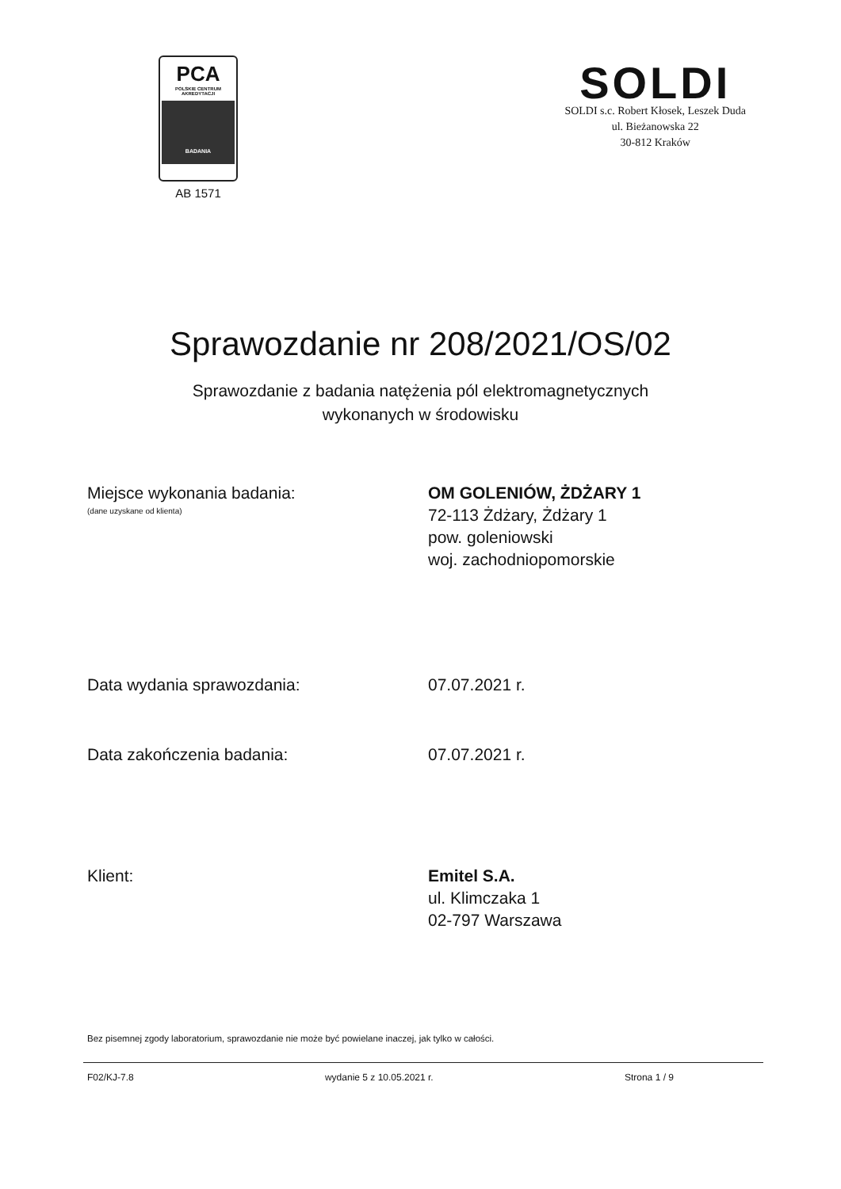PCA
POLSKIE CENTRUM
AKREDYTACJI
BADANIA
AB 1571
SOLDI
SOLDI s.c. Robert Kłosek, Leszek Duda
ul. Bieżanowska 22
30-812 Kraków
Sprawozdanie nr 208/2021/OS/02
Sprawozdanie z badania natężenia pól elektromagnetycznych
wykonanych w środowisku
Miejsce wykonania badania:
(dane uzyskane od klienta)
OM GOLENIÓW, ŻDŻARY 1
72-113 Żdżary, Żdżary 1
pow. goleniowski
woj. zachodniopomorskie
Data wydania sprawozdania: 07.07.2021 r.
Data zakończenia badania: 07.07.2021 r.
Klient: Emitel S.A.
ul. Klimczaka 1
02-797 Warszawa
Bez pisemnej zgody laboratorium, sprawozdanie nie może być powielane inaczej, jak tylko w całości.
F02/KJ-7.8 wydanie 5 z 10.05.2021 r. Strona 1 / 9